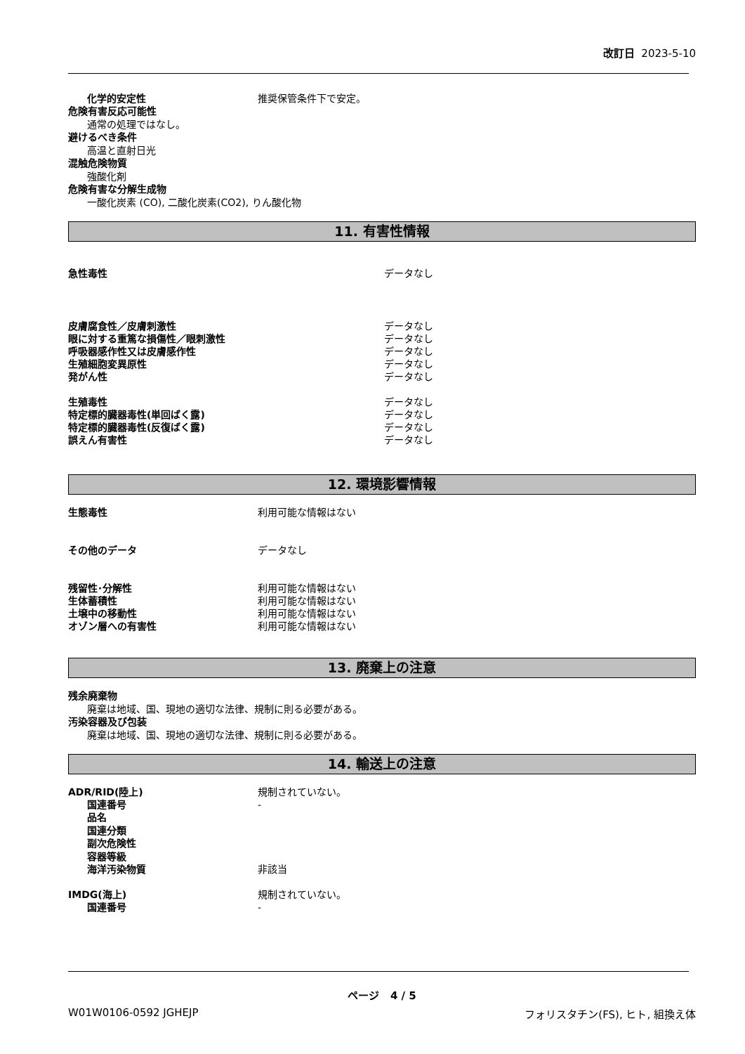改訂日 2023-5-10
化学的安定性 推奨保管条件下で安定。
危険有害反応可能性
通常の処理ではなし。
避けるべき条件
高温と直射日光
混触危険物質
強酸化剤
危険有害な分解生成物
一酸化炭素 (CO), 二酸化炭素(CO2), りん酸化物
11. 有害性情報
急性毒性 データなし
皮膚腐食性／皮膚刺激性 データなし
眼に対する重篤な損傷性／眼刺激性 データなし
呼吸器感作性又は皮膚感作性 データなし
生殖細胞変異原性 データなし
発がん性 データなし
生殖毒性 データなし
特定標的臓器毒性(単回ばく露) データなし
特定標的臓器毒性(反復ばく露) データなし
誤えん有害性 データなし
12. 環境影響情報
生態毒性 利用可能な情報はない
その他のデータ データなし
残留性･分解性 利用可能な情報はない
生体蓄積性 利用可能な情報はない
土壌中の移動性 利用可能な情報はない
オゾン層への有害性 利用可能な情報はない
13. 廃棄上の注意
残余廃棄物
廃棄は地域、国、現地の適切な法律、規制に則る必要がある。
汚染容器及び包装
廃棄は地域、国、現地の適切な法律、規制に則る必要がある。
14. 輸送上の注意
ADR/RID(陸上) 規制されていない。
国連番号 -
品名
国連分類
副次危険性
容器等級
海洋汚染物質 非該当
IMDG(海上) 規制されていない。
国連番号 -
ページ 4 / 5
W01W0106-0592 JGHEJP フォリスタチン(FS), ヒト, 組換え体